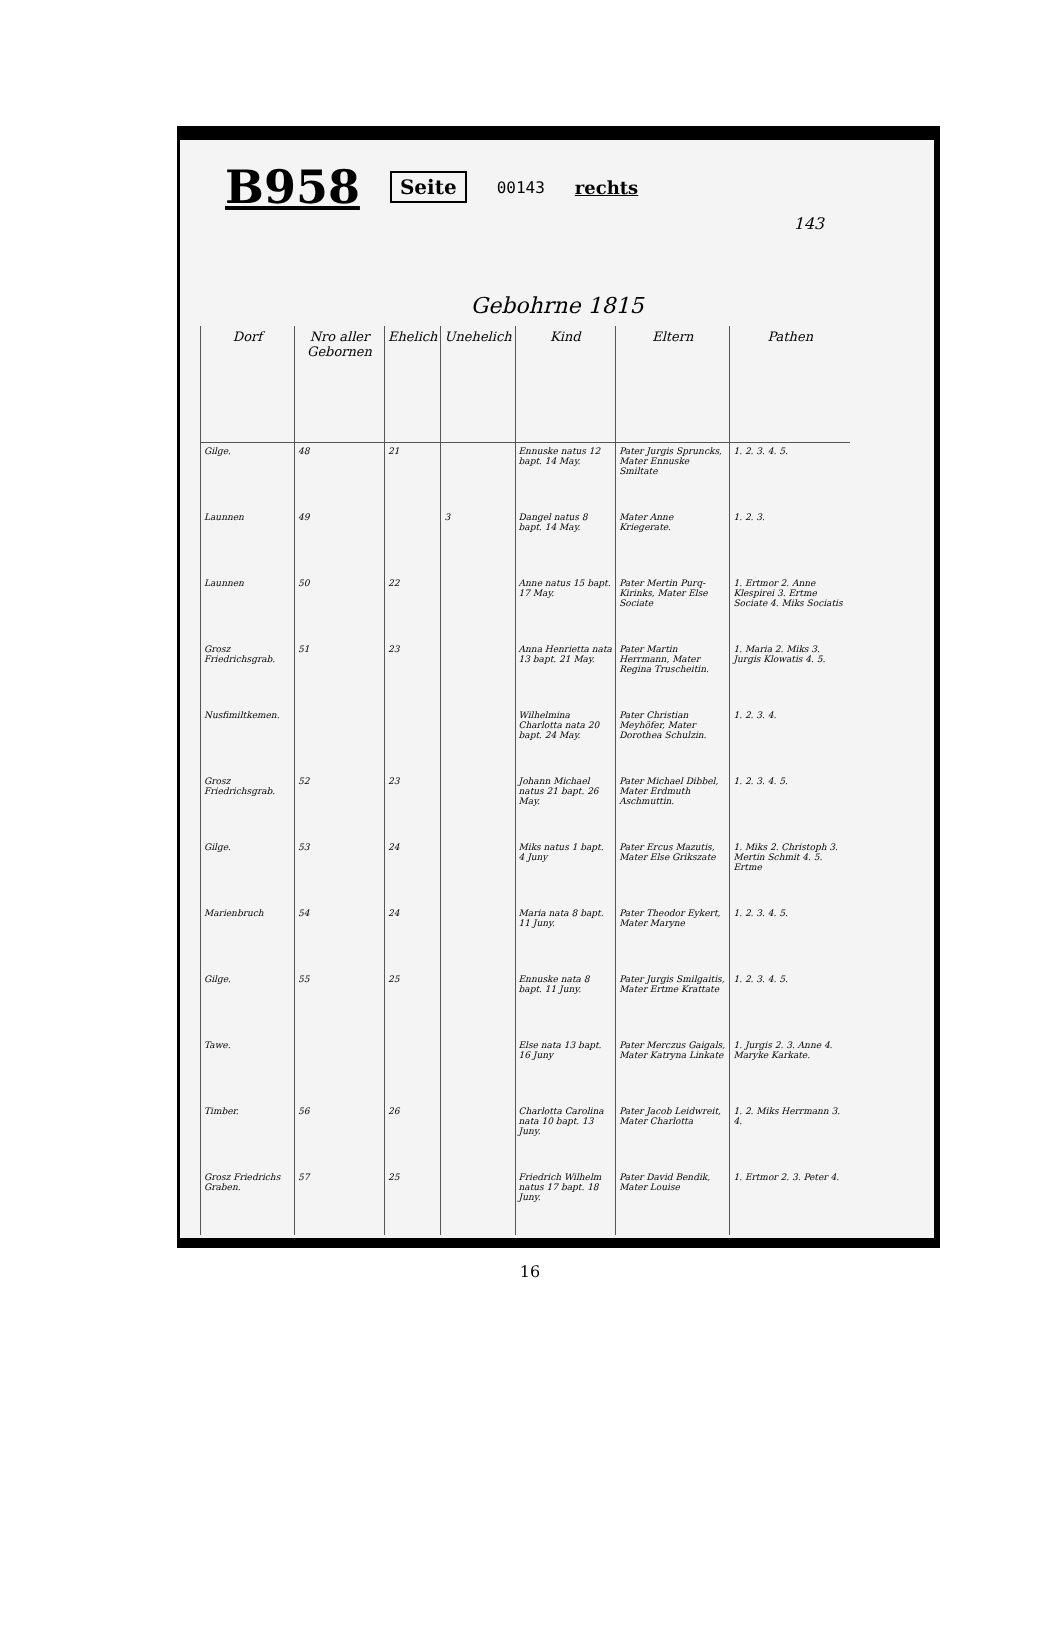B958 Seite 00143 rechts
143
Gebohrne 1815
| Dorf | Nro aller Gebornen | Ehelich | Unehelich | Kind | Eltern | Pathen |
| --- | --- | --- | --- | --- | --- | --- |
| Gilge. | 48 | 21 | | Ennuske natus 12 bapt. 14 May. | Pater Jurgis Spruncks, Mater Ennuske Smiltate | 1. 2. 3. 4. 5. |
| Launnen | 49 | | 3 | Dangel natus 8 bapt. 14 May. | Mater Anne Kriegerate. | 1. 2. 3. |
| Launnen | 50 | 22 | | Anne natus 15 bapt. 17 May. | Pater Mertin Purq-Kirinks, Mater Else Sociate | 1. Ertmor 2. Anne Klespirei 3. Ertme Sociate 4. Miks Sociatis |
| Grosz Friedrichsgrab. | 51 | 23 | | Anna Henrietta nata 13 bapt. 21 May. | Pater Martin Herrmann, Mater Regina Truscheitin. | 1. Maria 2. Miks 3. Jurgis Klowatis 4. 5. |
| Nusfimiltkemen. | | | | Wilhelmina Charlotta nata 20 bapt. 24 May. | Pater Christian Meyhöfer, Mater Dorothea Schulzin. | 1. 2. 3. 4. |
| Grosz Friedrichsgrab. | 52 | 23 | | Johann Michael natus 21 bapt. 26 May. | Pater Michael Dibbel, Mater Erdmuth Aschmuttin. | 1. 2. 3. 4. 5. |
| Gilge. | 53 | 24 | | Miks natus 1 bapt. 4 Juny | Pater Ercus Mazutis, Mater Else Grikszate | 1. Miks 2. Christoph 3. Mertin Schmit 4. 5. Ertme |
| Marienbruch | 54 | 24 | | Maria nata 8 bapt. 11 Juny. | Pater Theodor Eykert, Mater Maryne | 1. 2. 3. 4. 5. |
| Gilge. | 55 | 25 | | Ennuske nata 8 bapt. 11 Juny. | Pater Jurgis Smilgaitis, Mater Ertme Krattate | 1. 2. 3. 4. 5. |
| Tawe. | | | | Else nata 13 bapt. 16 Juny | Pater Merczus Gaigals, Mater Katryna Linkate | 1. Jurgis 2. 3. Anne 4. Maryke Karkate. |
| Timber. | 56 | 26 | | Charlotta Carolina nata 10 bapt. 13 Juny. | Pater Jacob Leidwreit, Mater Charlotta | 1. 2. Miks Herrmann 3. 4. |
| Grosz Friedrichs Graben. | 57 | 25 | | Friedrich Wilhelm natus 17 bapt. 18 Juny. | Pater David Bendik, Mater Louise | 1. Ertmor 2. 3. Peter 4. |
16